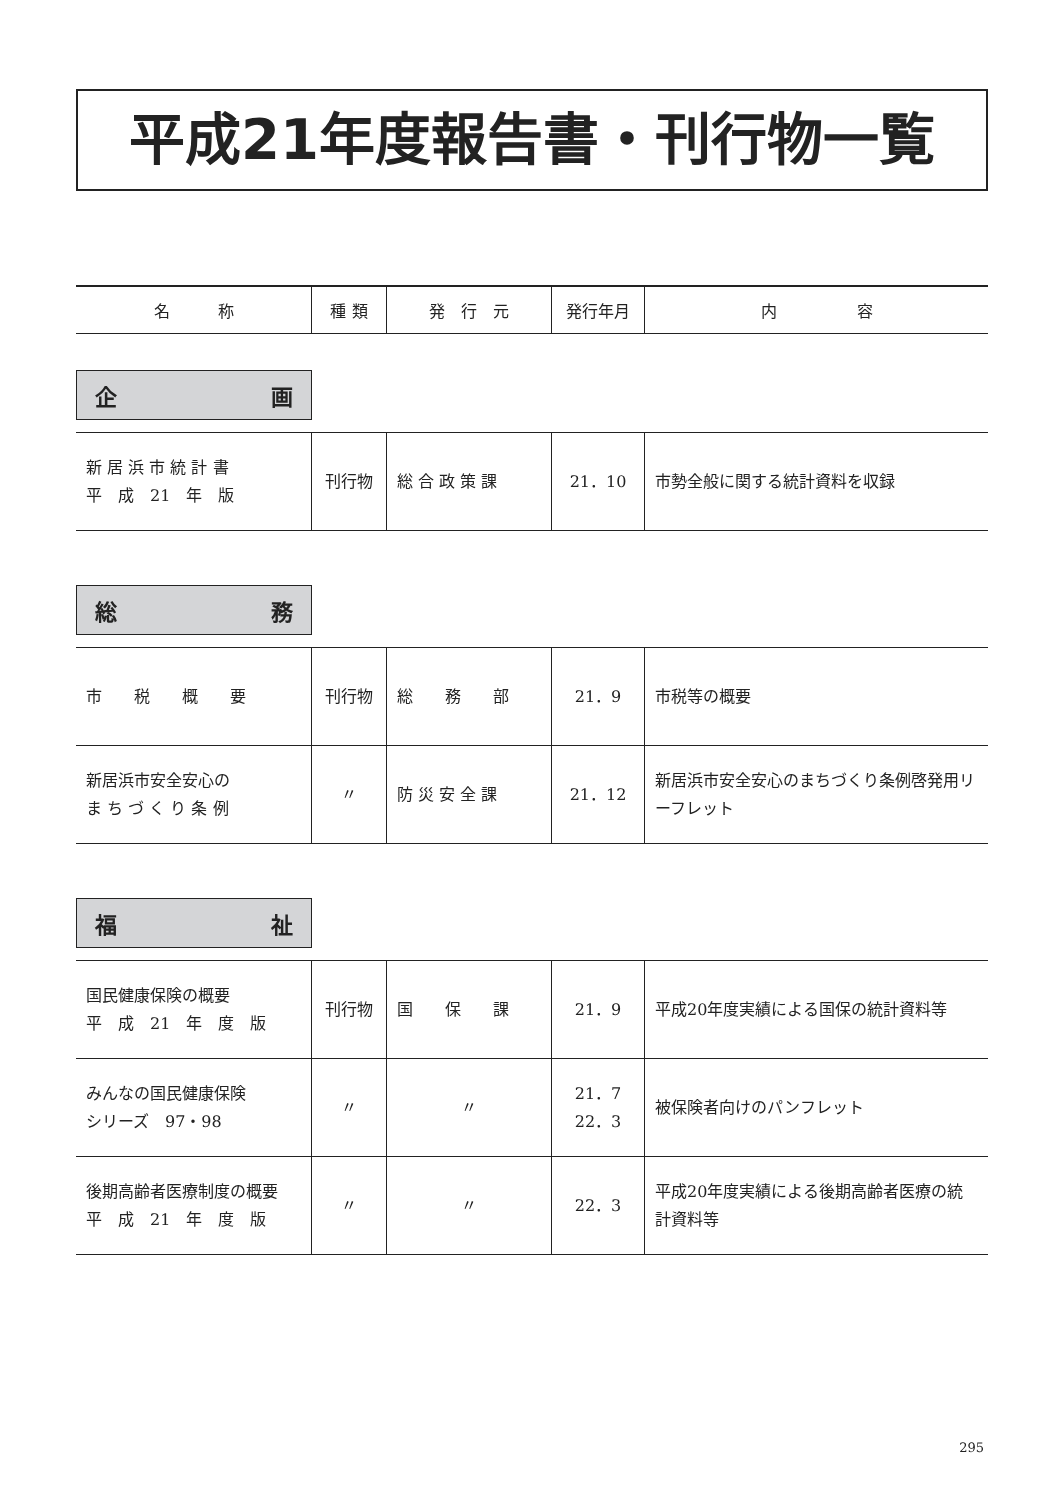平成21年度報告書・刊行物一覧
| 名 称 | 種 類 | 発 行 元 | 発行年月 | 内 容 |
| --- | --- | --- | --- | --- |
企 画
| 新 居 浜 市 統 計 書 平 成 21 年 版 | 刊行物 | 総 合 政 策 課 | 21．10 | 市勢全般に関する統計資料を収録 |
総 務
| 市 税 概 要 | 刊行物 | 総 務 部 | 21．9 | 市税等の概要 |
| 新居浜市安全安心の ま ち づ く り 条 例 | 〃 | 防 災 安 全 課 | 21．12 | 新居浜市安全安心のまちづくり条例啓発用リーフレット |
福 祉
| 国民健康保険の概要 平 成 21 年 度 版 | 刊行物 | 国 保 課 | 21．9 | 平成20年度実績による国保の統計資料等 |
| みんなの国民健康保険 シリーズ 97・98 | 〃 | 〃 | 21．7 22．3 | 被保険者向けのパンフレット |
| 後期高齢者医療制度の概要 平 成 21 年 度 版 | 〃 | 〃 | 22．3 | 平成20年度実績による後期高齢者医療の統計資料等 |
295